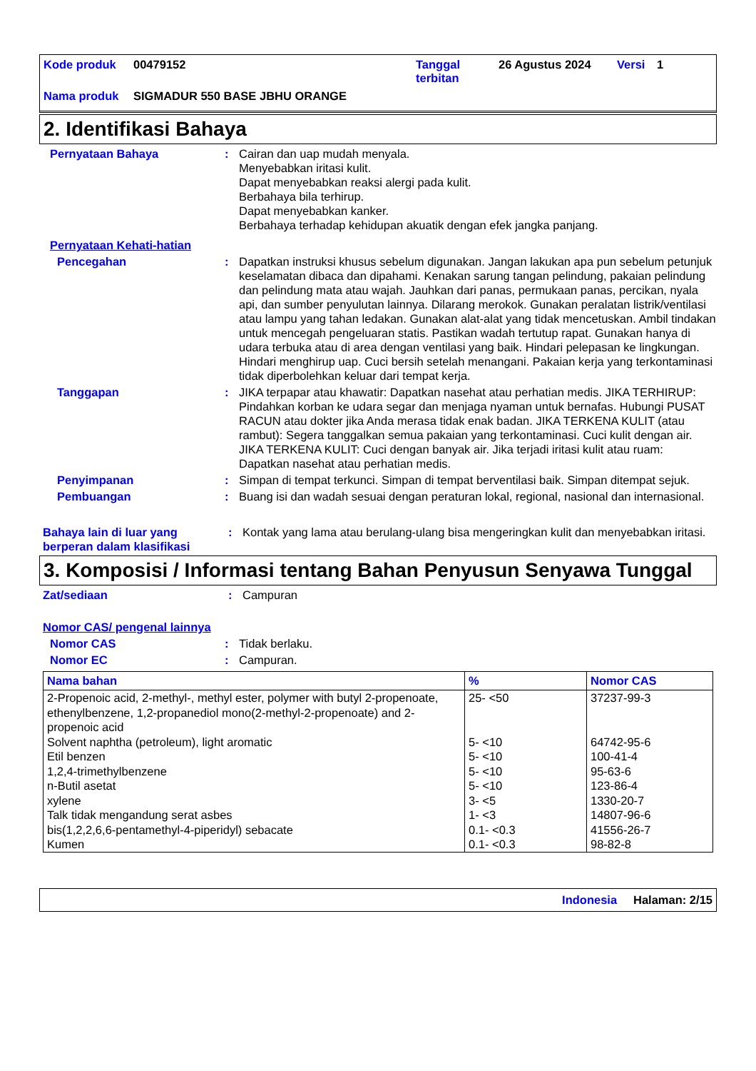| Kode produk | 00479152 | Tanggal terbitan | 26 Agustus 2024 | Versi | 1 |
| Nama produk | SIGMADUR 550 BASE JBHU ORANGE | | | | |
2. Identifikasi Bahaya
Pernyataan Bahaya : Cairan dan uap mudah menyala.
Menyebabkan iritasi kulit.
Dapat menyebabkan reaksi alergi pada kulit.
Berbahaya bila terhirup.
Dapat menyebabkan kanker.
Berbahaya terhadap kehidupan akuatik dengan efek jangka panjang.
Pernyataan Kehati-hatian
Pencegahan : Dapatkan instruksi khusus sebelum digunakan. Jangan lakukan apa pun sebelum petunjuk keselamatan dibaca dan dipahami. Kenakan sarung tangan pelindung, pakaian pelindung dan pelindung mata atau wajah. Jauhkan dari panas, permukaan panas, percikan, nyala api, dan sumber penyulutan lainnya. Dilarang merokok. Gunakan peralatan listrik/ventilasi atau lampu yang tahan ledakan. Gunakan alat-alat yang tidak mencetuskan. Ambil tindakan untuk mencegah pengeluaran statis. Pastikan wadah tertutup rapat. Gunakan hanya di udara terbuka atau di area dengan ventilasi yang baik. Hindari pelepasan ke lingkungan. Hindari menghirup uap. Cuci bersih setelah menangani. Pakaian kerja yang terkontaminasi tidak diperbolehkan keluar dari tempat kerja.
Tanggapan : JIKA terpapar atau khawatir: Dapatkan nasehat atau perhatian medis. JIKA TERHIRUP: Pindahkan korban ke udara segar dan menjaga nyaman untuk bernafas. Hubungi PUSAT RACUN atau dokter jika Anda merasa tidak enak badan. JIKA TERKENA KULIT (atau rambut): Segera tanggalkan semua pakaian yang terkontaminasi. Cuci kulit dengan air. JIKA TERKENA KULIT: Cuci dengan banyak air. Jika terjadi iritasi kulit atau ruam: Dapatkan nasehat atau perhatian medis.
Penyimpanan : Simpan di tempat terkunci. Simpan di tempat berventilasi baik. Simpan ditempat sejuk.
Pembuangan : Buang isi dan wadah sesuai dengan peraturan lokal, regional, nasional dan internasional.
Bahaya lain di luar yang berperan dalam klasifikasi
: Kontak yang lama atau berulang-ulang bisa mengeringkan kulit dan menyebabkan iritasi.
3. Komposisi / Informasi tentang Bahan Penyusun Senyawa Tunggal
Zat/sediaan : Campuran
Nomor CAS/ pengenal lainnya
Nomor CAS : Tidak berlaku.
Nomor EC : Campuran.
| Nama bahan | % | Nomor CAS |
| --- | --- | --- |
| 2-Propenoic acid, 2-methyl-, methyl ester, polymer with butyl 2-propenoate, ethenylbenzene, 1,2-propanediol mono(2-methyl-2-propenoate) and 2-propenoic acid | 25- <50 | 37237-99-3 |
| Solvent naphtha (petroleum), light aromatic | 5- <10 | 64742-95-6 |
| Etil benzen | 5- <10 | 100-41-4 |
| 1,2,4-trimethylbenzene | 5- <10 | 95-63-6 |
| n-Butil asetat | 5- <10 | 123-86-4 |
| xylene | 3- <5 | 1330-20-7 |
| Talk tidak mengandung serat asbes | 1- <3 | 14807-96-6 |
| bis(1,2,2,6,6-pentamethyl-4-piperidyl) sebacate | 0.1- <0.3 | 41556-26-7 |
| Kumen | 0.1- <0.3 | 98-82-8 |
Indonesia Halaman: 2/15